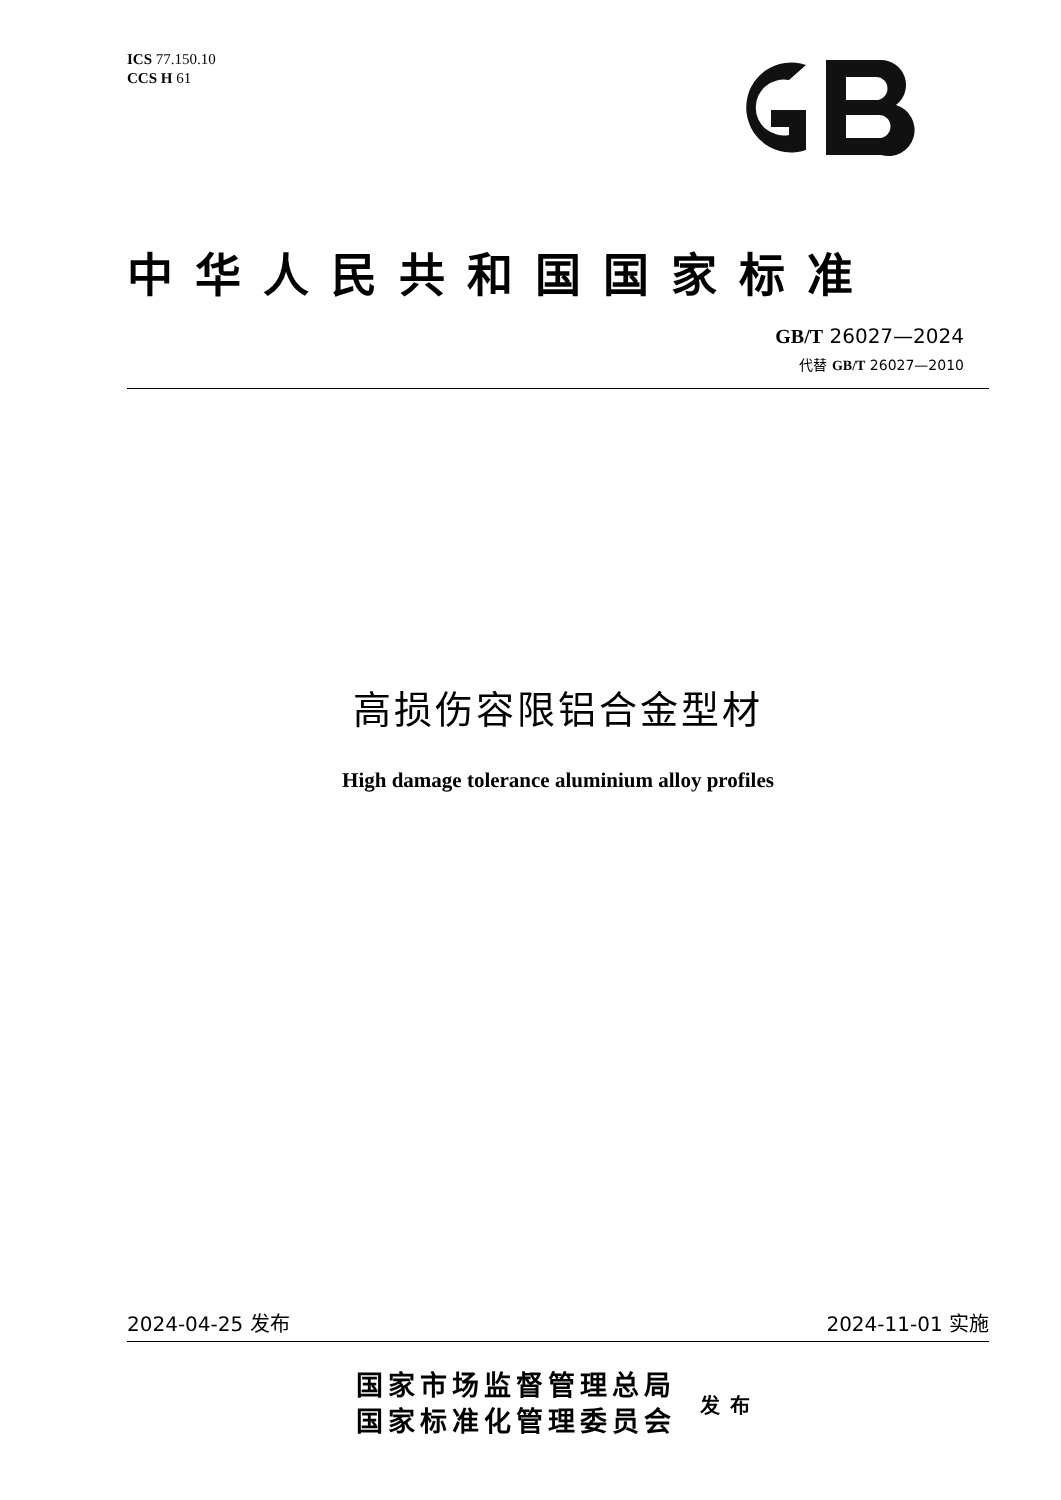ICS 77.150.10
CCS H 61
中华人民共和国国家标准
GB/T 26027—2024
代替 GB/T 26027—2010
高损伤容限铝合金型材
High damage tolerance aluminium alloy profiles
2024-04-25 发布 2024-11-01 实施
国家市场监督管理总局
国家标准化管理委员会
发布